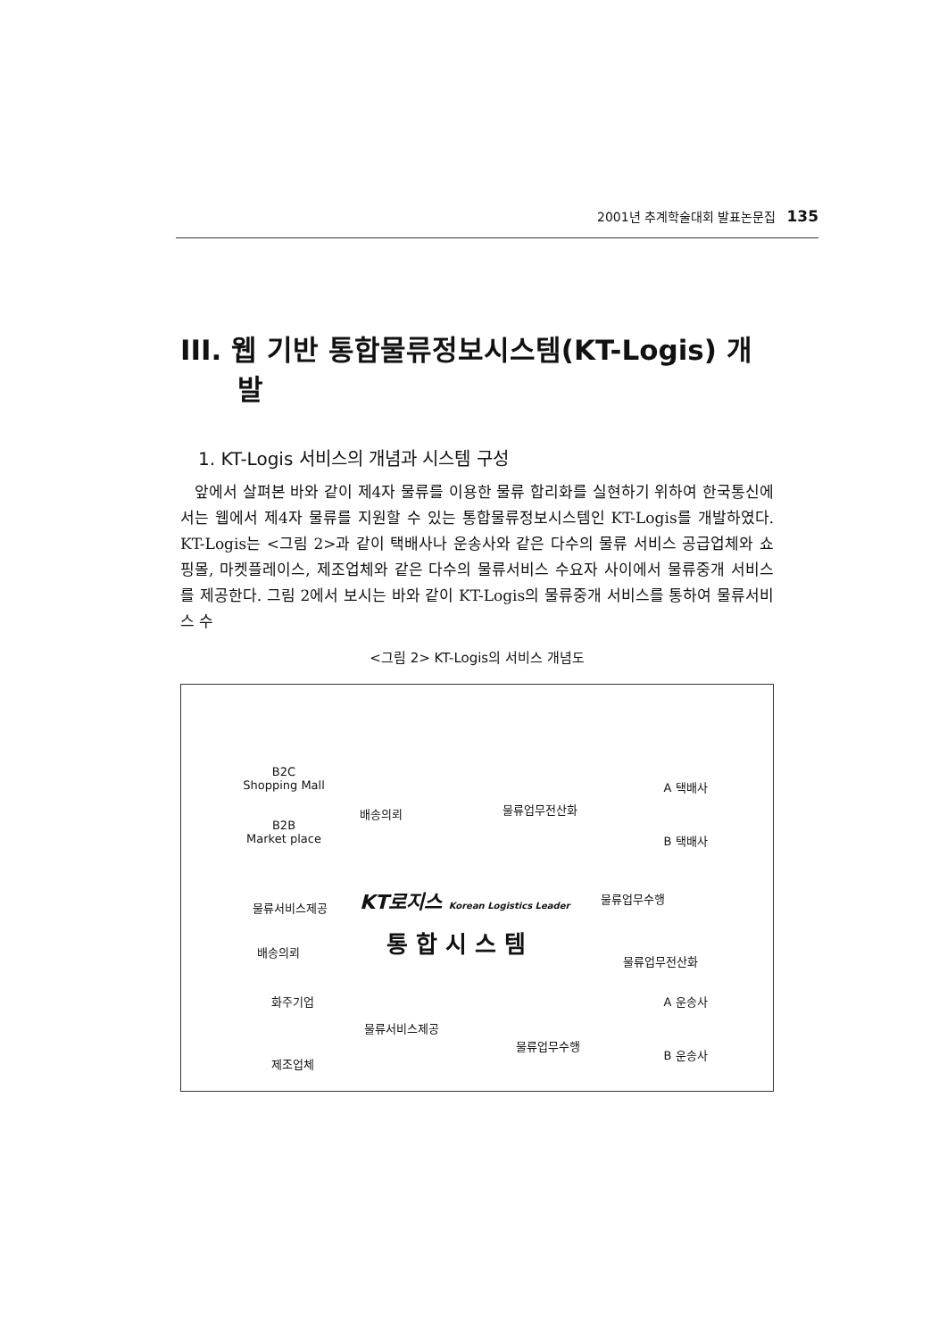2001년 추계학술대회 발표논문집 135
III. 웹 기반 통합물류정보시스템(KT-Logis) 개발
1. KT-Logis 서비스의 개념과 시스템 구성
앞에서 살펴본 바와 같이 제4자 물류를 이용한 물류 합리화를 실현하기 위하여 한국통신에서는 웹에서 제4자 물류를 지원할 수 있는 통합물류정보시스템인 KT-Logis를 개발하였다. KT-Logis는 <그림 2>과 같이 택배사나 운송사와 같은 다수의 물류 서비스 공급업체와 쇼핑몰, 마켓플레이스, 제조업체와 같은 다수의 물류서비스 수요자 사이에서 물류중개 서비스를 제공한다. 그림 2에서 보시는 바와 같이 KT-Logis의 물류중개 서비스를 통하여 물류서비스 수
<그림 2> KT-Logis의 서비스 개념도
B2C
Shopping Mall
B2B
Market place
배송의뢰 물류업무전산화
A 택배사
B 택배사
물류서비스제공
KT로지스 Korean Logistics Leader
물류업무수행
통 합 시 스 템
배송의뢰
물류업무전산화
화주기업 A 운송사
물류서비스제공
물류업무수행
제조업체
B 운송사